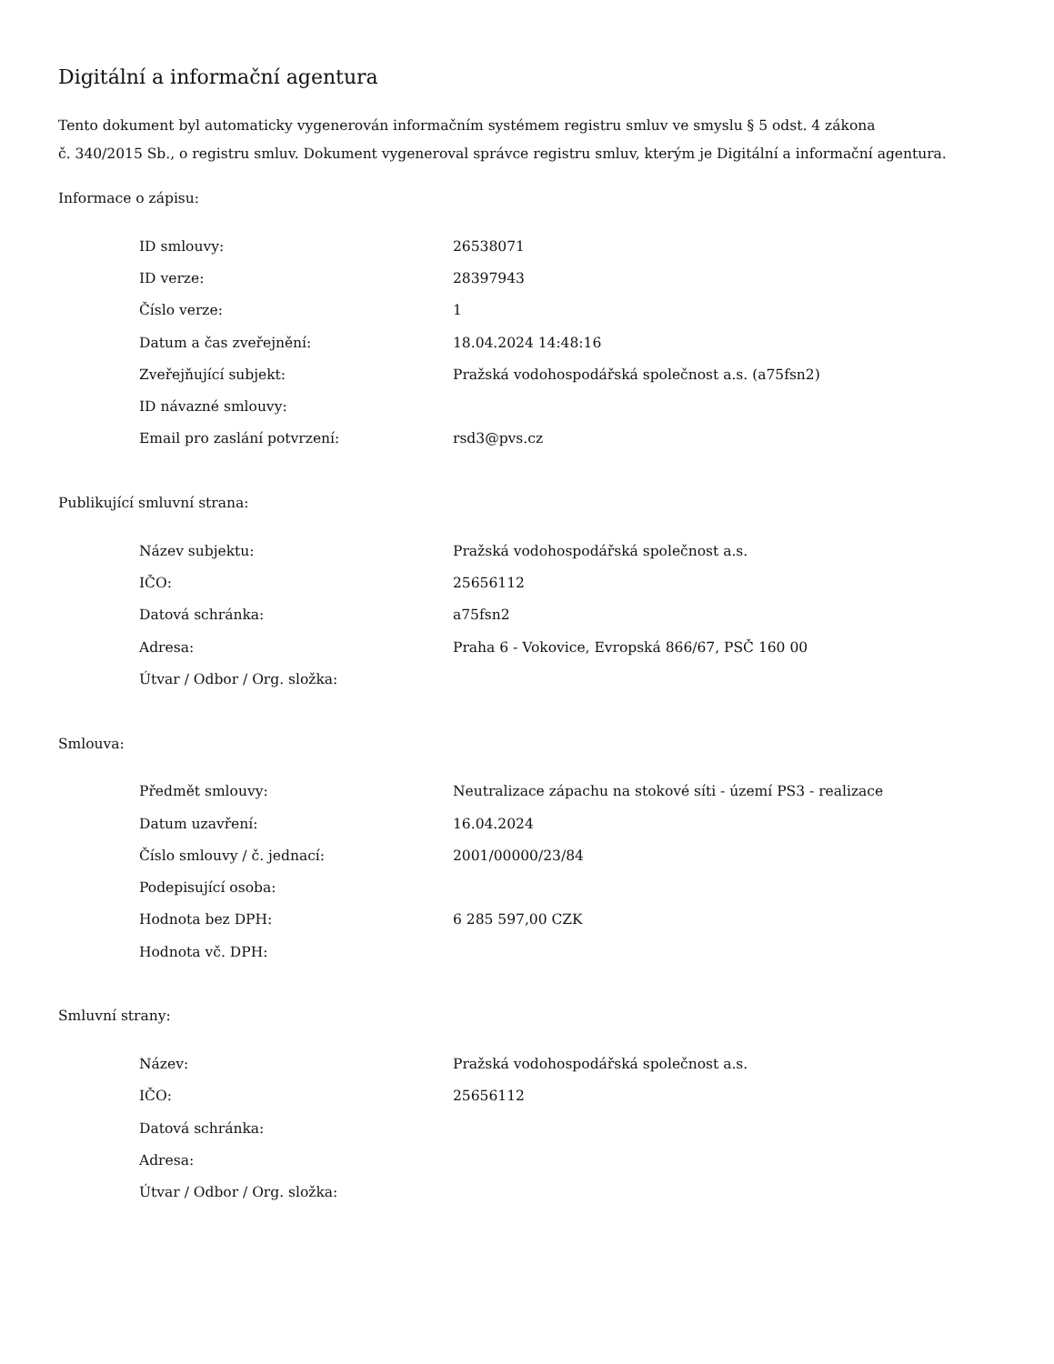Digitální a informační agentura
Tento dokument byl automaticky vygenerován informačním systémem registru smluv ve smyslu § 5 odst. 4 zákona
č. 340/2015 Sb., o registru smluv. Dokument vygeneroval správce registru smluv, kterým je Digitální a informační agentura.
Informace o zápisu:
| ID smlouvy: | 26538071 |
| ID verze: | 28397943 |
| Číslo verze: | 1 |
| Datum a čas zveřejnění: | 18.04.2024 14:48:16 |
| Zveřejňující subjekt: | Pražská vodohospodářská společnost a.s. (a75fsn2) |
| ID návazné smlouvy: | |
| Email pro zaslání potvrzení: | rsd3@pvs.cz |
Publikující smluvní strana:
| Název subjektu: | Pražská vodohospodářská společnost a.s. |
| IČO: | 25656112 |
| Datová schránka: | a75fsn2 |
| Adresa: | Praha 6 - Vokovice, Evropská 866/67, PSČ 160 00 |
| Útvar / Odbor / Org. složka: | |
Smlouva:
| Předmět smlouvy: | Neutralizace zápachu na stokové síti - území PS3 - realizace |
| Datum uzavření: | 16.04.2024 |
| Číslo smlouvy / č. jednací: | 2001/00000/23/84 |
| Podepisující osoba: | |
| Hodnota bez DPH: | 6 285 597,00 CZK |
| Hodnota vč. DPH: | |
Smluvní strany:
| Název: | Pražská vodohospodářská společnost a.s. |
| IČO: | 25656112 |
| Datová schránka: | |
| Adresa: | |
| Útvar / Odbor / Org. složka: | |